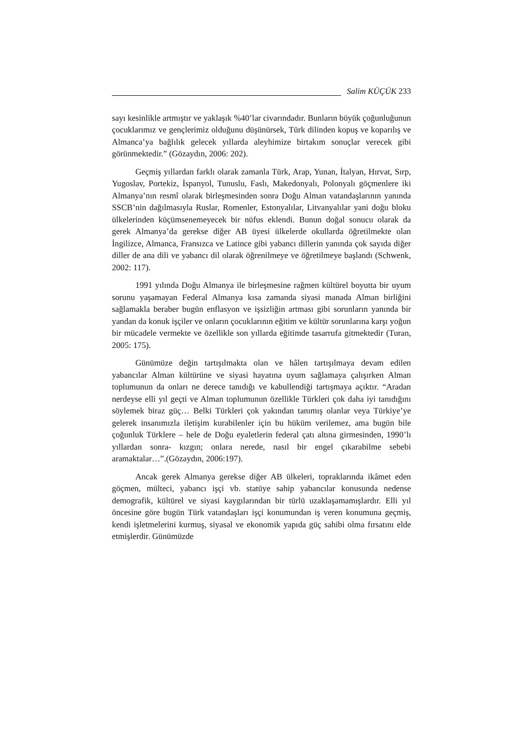Salim KÜÇÜK 233
sayı kesinlikle artmıştır ve yaklaşık %40’lar civarındadır. Bunların büyük çoğunluğunun çocuklarımız ve gençlerimiz olduğunu düşünürsek, Türk dilinden kopuş ve koparılış ve Almanca’ya bağlılık gelecek yıllarda aleyhimize birtakım sonuçlar verecek gibi görünmektedir.” (Gözaydın, 2006: 202).
Geçmiş yıllardan farklı olarak zamanla Türk, Arap, Yunan, İtalyan, Hırvat, Sırp, Yugoslav, Portekiz, İspanyol, Tunuslu, Faslı, Makedonyalı, Polonyalı göçmenlere iki Almanya’nın resmî olarak birleşmesinden sonra Doğu Alman vatandaşlarının yanında SSCB’nin dağılmasıyla Ruslar, Romenler, Estonyalılar, Litvanyalılar yani doğu bloku ülkelerinden küçümsenemeyecek bir nüfus eklendi. Bunun doğal sonucu olarak da gerek Almanya’da gerekse diğer AB üyesi ülkelerde okullarda öğretilmekte olan İngilizce, Almanca, Fransızca ve Latince gibi yabancı dillerin yanında çok sayıda diğer diller de ana dili ve yabancı dil olarak öğrenilmeye ve öğretilmeye başlandı (Schwenk, 2002: 117).
1991 yılında Doğu Almanya ile birleşmesine rağmen kültürel boyutta bir uyum sorunu yaşamayan Federal Almanya kısa zamanda siyasi manada Alman birliğini sağlamakla beraber bugün enflasyon ve işsizliğin artması gibi sorunların yanında bir yandan da konuk işçiler ve onların çocuklarının eğitim ve kültür sorunlarına karşı yoğun bir mücadele vermekte ve özellikle son yıllarda eğitimde tasarrufa gitmektedir (Turan, 2005: 175).
Günümüze değin tartışılmakta olan ve hâlen tartışılmaya devam edilen yabancılar Alman kültürüne ve siyasi hayatına uyum sağlamaya çalışırken Alman toplumunun da onları ne derece tanıdığı ve kabullendiği tartışmaya açıktır. “Aradan nerdeyse elli yıl geçti ve Alman toplumunun özellikle Türkleri çok daha iyi tanıdığını söylemek biraz güç… Belki Türkleri çok yakından tanımış olanlar veya Türkiye’ye gelerek insanımızla iletişim kurabilenler için bu hüküm verilemez, ama bugün bile çoğunluk Türklere – hele de Doğu eyaletlerin federal çatı altına girmesinden, 1990’lı yıllardan sonra- kızgın; onlara nerede, nasıl bir engel çıkarabilme sebebi aramaktalar…”.(Gözaydın, 2006:197).
Ancak gerek Almanya gerekse diğer AB ülkeleri, topraklarında ikâmet eden göçmen, mülteci, yabancı işçi vb. statüye sahip yabancılar konusunda nedense demografik, kültürel ve siyasi kaygılarından bir türlü uzaklaşamamışlardır. Elli yıl öncesine göre bugün Türk vatandaşları işçi konumundan iş veren konumuna geçmiş, kendi işletmelerini kurmuş, siyasal ve ekonomik yapıda güç sahibi olma fırsatını elde etmişlerdir. Günümüzde